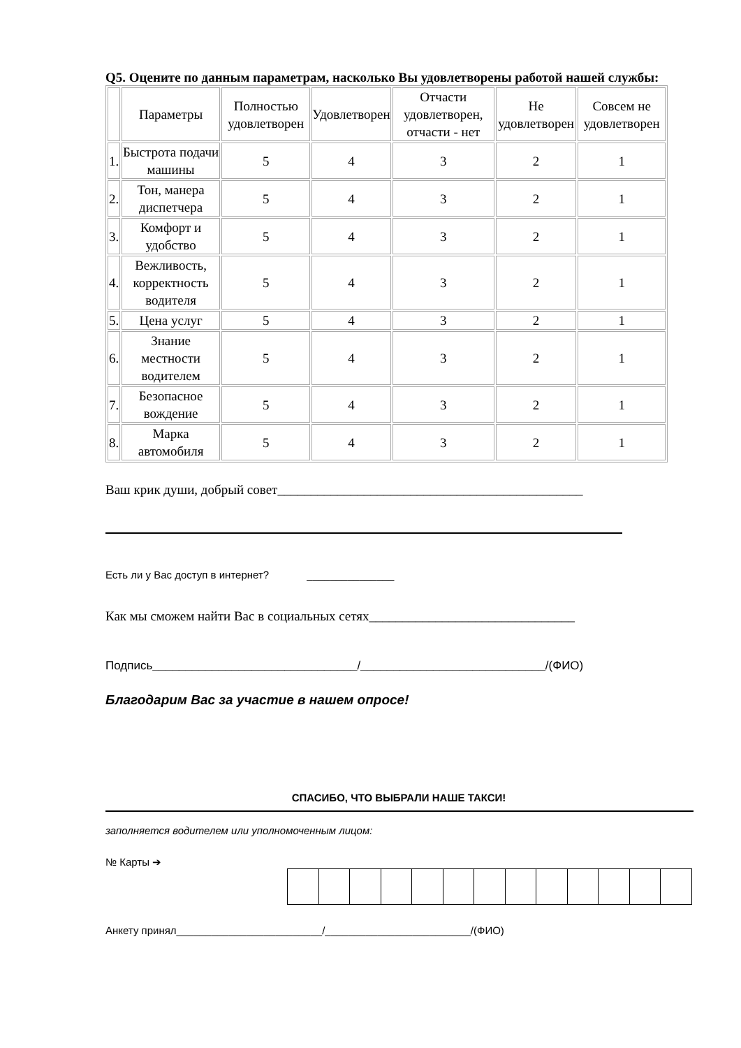Q5. Оцените по данным параметрам, насколько Вы удовлетворены работой нашей службы:
| | Параметры | Полностью удовлетворен | Удовлетворен | Отчасти удовлетворен, отчасти - нет | Не удовлетворен | Совсем не удовлетворен |
| --- | --- | --- | --- | --- | --- | --- |
| 1. | Быстрота подачи машины | 5 | 4 | 3 | 2 | 1 |
| 2. | Тон, манера диспетчера | 5 | 4 | 3 | 2 | 1 |
| 3. | Комфорт и удобство | 5 | 4 | 3 | 2 | 1 |
| 4. | Вежливость, корректность водителя | 5 | 4 | 3 | 2 | 1 |
| 5. | Цена услуг | 5 | 4 | 3 | 2 | 1 |
| 6. | Знание местности водителем | 5 | 4 | 3 | 2 | 1 |
| 7. | Безопасное вождение | 5 | 4 | 3 | 2 | 1 |
| 8. | Марка автомобиля | 5 | 4 | 3 | 2 | 1 |
Ваш крик души, добрый совет______________________________________________
Есть ли у Вас доступ в интернет? _______________
Как мы сможем найти Вас в социальных сетях_______________________________
Подпись_______________________________/____________________________/(ФИО)
Благодарим Вас за участие в нашем опросе!
СПАСИБО, ЧТО ВЫБРАЛИ НАШЕ ТАКСИ!
заполняется водителем или уполномоченным лицом:
№ Карты ➔
Анкету принял_________________________/_________________________/(ФИО)